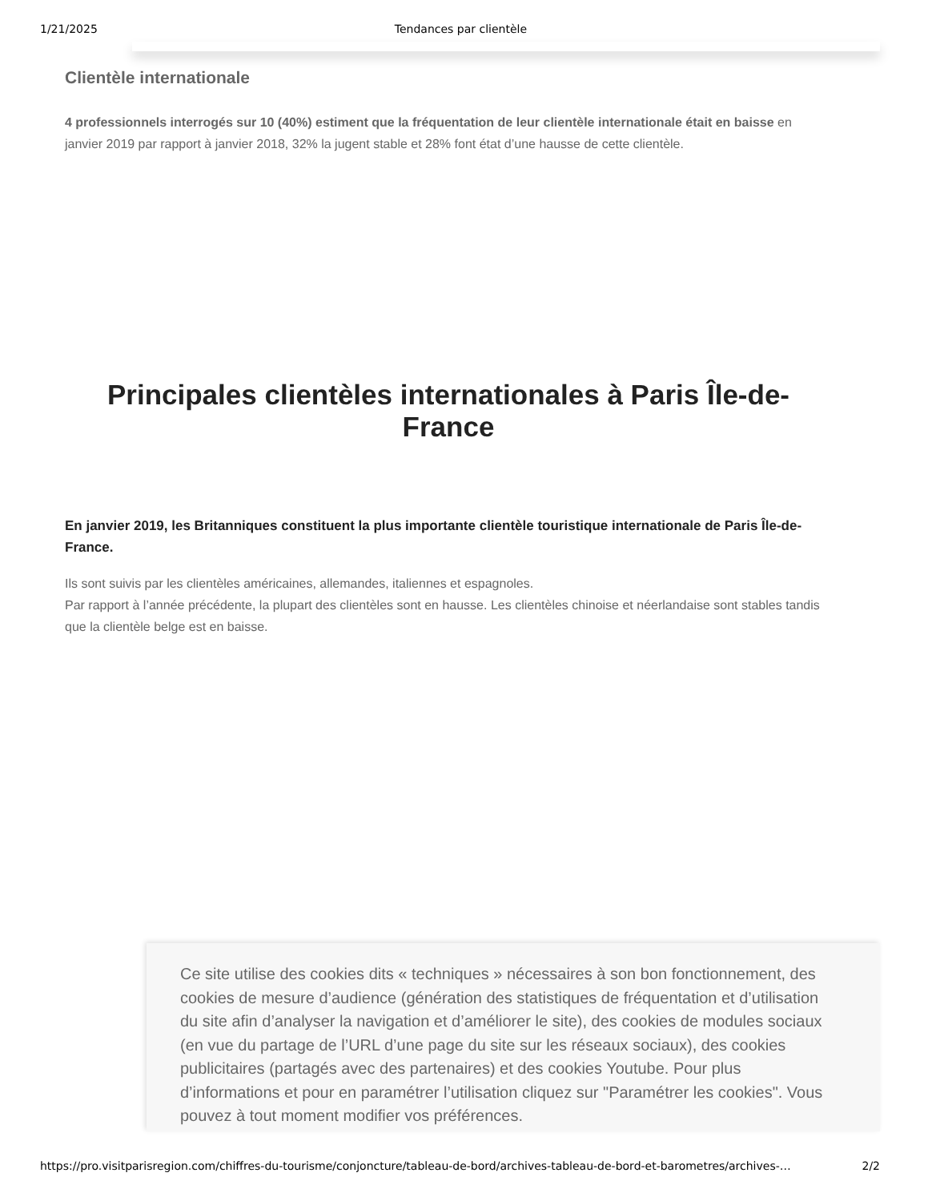1/21/2025 Tendances par clientèle
Clientèle internationale
4 professionnels interrogés sur 10 (40%) estiment que la fréquentation de leur clientèle internationale était en baisse en janvier 2019 par rapport à janvier 2018, 32% la jugent stable et 28% font état d’une hausse de cette clientèle.
Principales clientèles internationales à Paris Île-de-France
En janvier 2019, les Britanniques constituent la plus importante clientèle touristique internationale de Paris Île-de-France.
Ils sont suivis par les clientèles américaines, allemandes, italiennes et espagnoles.
Par rapport à l’année précédente, la plupart des clientèles sont en hausse. Les clientèles chinoise et néerlandaise sont stables tandis que la clientèle belge est en baisse.
Ce site utilise des cookies dits « techniques » nécessaires à son bon fonctionnement, des cookies de mesure d’audience (génération des statistiques de fréquentation et d’utilisation du site afin d’analyser la navigation et d’améliorer le site), des cookies de modules sociaux (en vue du partage de l’URL d’une page du site sur les réseaux sociaux), des cookies publicitaires (partagés avec des partenaires) et des cookies Youtube. Pour plus d’informations et pour en paramétrer l’utilisation cliquez sur "Paramétrer les cookies". Vous pouvez à tout moment modifier vos préférences.
https://pro.visitparisregion.com/chiffres-du-tourisme/conjoncture/tableau-de-bord/archives-tableau-de-bord-et-barometres/archives-… 2/2